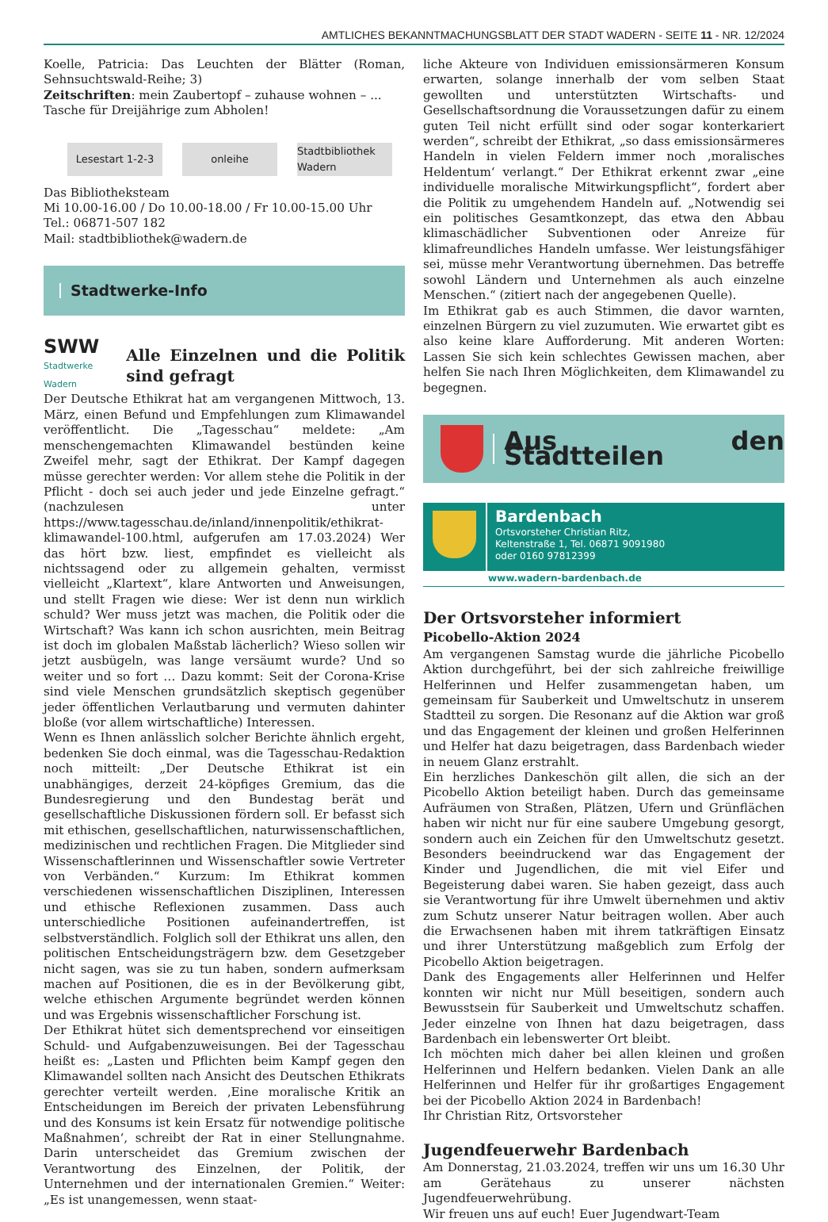AMTLICHES BEKANNTMACHUNGSBLATT DER STADT WADERN - SEITE 11 - NR. 12/2024
Koelle, Patricia: Das Leuchten der Blätter (Roman, Sehnsuchtswald-Reihe; 3)
Zeitschriften: mein Zaubertopf – zuhause wohnen – ...
Tasche für Dreijährige zum Abholen!
Lesestart 1-2-3 onleihe Stadtbibliothek Wadern
Das Bibliotheksteam
Mi 10.00-16.00 / Do 10.00-18.00 / Fr 10.00-15.00 Uhr
Tel.: 06871-507 182
Mail: stadtbibliothek@wadern.de
Stadtwerke-Info
SWW
Stadtwerke Wadern
Alle Einzelnen und die Politik sind gefragt
Der Deutsche Ethikrat hat am vergangenen Mittwoch, 13. März, einen Befund und Empfehlungen zum Klimawandel veröffentlicht. Die „Tagesschau“ meldete: „Am menschengemachten Klimawandel bestünden keine Zweifel mehr, sagt der Ethikrat. Der Kampf dagegen müsse gerechter werden: Vor allem stehe die Politik in der Pflicht - doch sei auch jeder und jede Einzelne gefragt.“ (nachzulesen unter https://www.tagesschau.de/inland/innenpolitik/ethikrat-klimawandel-100.html, aufgerufen am 17.03.2024) Wer das hört bzw. liest, empfindet es vielleicht als nichtssagend oder zu allgemein gehalten, vermisst vielleicht „Klartext“, klare Antworten und Anweisungen, und stellt Fragen wie diese: Wer ist denn nun wirklich schuld? Wer muss jetzt was machen, die Politik oder die Wirtschaft? Was kann ich schon ausrichten, mein Beitrag ist doch im globalen Maßstab lächerlich? Wieso sollen wir jetzt ausbügeln, was lange versäumt wurde? Und so weiter und so fort … Dazu kommt: Seit der Corona-Krise sind viele Menschen grundsätzlich skeptisch gegenüber jeder öffentlichen Verlautbarung und vermuten dahinter bloße (vor allem wirtschaftliche) Interessen.
Wenn es Ihnen anlässlich solcher Berichte ähnlich ergeht, bedenken Sie doch einmal, was die Tagesschau-Redaktion noch mitteilt: „Der Deutsche Ethikrat ist ein unabhängiges, derzeit 24-köpfiges Gremium, das die Bundesregierung und den Bundestag berät und gesellschaftliche Diskussionen fördern soll. Er befasst sich mit ethischen, gesellschaftlichen, naturwissenschaftlichen, medizinischen und rechtlichen Fragen. Die Mitglieder sind Wissenschaftlerinnen und Wissenschaftler sowie Vertreter von Verbänden.“ Kurzum: Im Ethikrat kommen verschiedenen wissenschaftlichen Disziplinen, Interessen und ethische Reflexionen zusammen. Dass auch unterschiedliche Positionen aufeinandertreffen, ist selbstverständlich. Folglich soll der Ethikrat uns allen, den politischen Entscheidungsträgern bzw. dem Gesetzgeber nicht sagen, was sie zu tun haben, sondern aufmerksam machen auf Positionen, die es in der Bevölkerung gibt, welche ethischen Argumente begründet werden können und was Ergebnis wissenschaftlicher Forschung ist.
Der Ethikrat hütet sich dementsprechend vor einseitigen Schuld- und Aufgabenzuweisungen. Bei der Tagesschau heißt es: „Lasten und Pflichten beim Kampf gegen den Klimawandel sollten nach Ansicht des Deutschen Ethikrats gerechter verteilt werden. ‚Eine moralische Kritik an Entscheidungen im Bereich der privaten Lebensführung und des Konsums ist kein Ersatz für notwendige politische Maßnahmen‘, schreibt der Rat in einer Stellungnahme. Darin unterscheidet das Gremium zwischen der Verantwortung des Einzelnen, der Politik, der Unternehmen und der internationalen Gremien.“ Weiter: „Es ist unangemessen, wenn staat-
liche Akteure von Individuen emissionsärmeren Konsum erwarten, solange innerhalb der vom selben Staat gewollten und unterstützten Wirtschafts- und Gesellschaftsordnung die Voraussetzungen dafür zu einem guten Teil nicht erfüllt sind oder sogar konterkariert werden“, schreibt der Ethikrat, „so dass emissionsärmeres Handeln in vielen Feldern immer noch ‚moralisches Heldentum‘ verlangt.“ Der Ethikrat erkennt zwar „eine individuelle moralische Mitwirkungspflicht“, fordert aber die Politik zu umgehendem Handeln auf. „Notwendig sei ein politisches Gesamtkonzept, das etwa den Abbau klimaschädlicher Subventionen oder Anreize für klimafreundliches Handeln umfasse. Wer leistungsfähiger sei, müsse mehr Verantwortung übernehmen. Das betreffe sowohl Ländern und Unternehmen als auch einzelne Menschen.“ (zitiert nach der angegebenen Quelle).
Im Ethikrat gab es auch Stimmen, die davor warnten, einzelnen Bürgern zu viel zuzumuten. Wie erwartet gibt es also keine klare Aufforderung. Mit anderen Worten: Lassen Sie sich kein schlechtes Gewissen machen, aber helfen Sie nach Ihren Möglichkeiten, dem Klimawandel zu begegnen.
Aus den Stadtteilen
Bardenbach
Ortsvorsteher Christian Ritz,
Keltenstraße 1, Tel. 06871 9091980
oder 0160 97812399
www.wadern-bardenbach.de
Der Ortsvorsteher informiert
Picobello-Aktion 2024
Am vergangenen Samstag wurde die jährliche Picobello Aktion durchgeführt, bei der sich zahlreiche freiwillige Helferinnen und Helfer zusammengetan haben, um gemeinsam für Sauberkeit und Umweltschutz in unserem Stadtteil zu sorgen. Die Resonanz auf die Aktion war groß und das Engagement der kleinen und großen Helferinnen und Helfer hat dazu beigetragen, dass Bardenbach wieder in neuem Glanz erstrahlt.
Ein herzliches Dankeschön gilt allen, die sich an der Picobello Aktion beteiligt haben. Durch das gemeinsame Aufräumen von Straßen, Plätzen, Ufern und Grünflächen haben wir nicht nur für eine saubere Umgebung gesorgt, sondern auch ein Zeichen für den Umweltschutz gesetzt. Besonders beeindruckend war das Engagement der Kinder und Jugendlichen, die mit viel Eifer und Begeisterung dabei waren. Sie haben gezeigt, dass auch sie Verantwortung für ihre Umwelt übernehmen und aktiv zum Schutz unserer Natur beitragen wollen. Aber auch die Erwachsenen haben mit ihrem tatkräftigen Einsatz und ihrer Unterstützung maßgeblich zum Erfolg der Picobello Aktion beigetragen.
Dank des Engagements aller Helferinnen und Helfer konnten wir nicht nur Müll beseitigen, sondern auch Bewusstsein für Sauberkeit und Umweltschutz schaffen. Jeder einzelne von Ihnen hat dazu beigetragen, dass Bardenbach ein lebenswerter Ort bleibt.
Ich möchten mich daher bei allen kleinen und großen Helferinnen und Helfern bedanken. Vielen Dank an alle Helferinnen und Helfer für ihr großartiges Engagement bei der Picobello Aktion 2024 in Bardenbach!
Ihr Christian Ritz, Ortsvorsteher
Jugendfeuerwehr Bardenbach
Am Donnerstag, 21.03.2024, treffen wir uns um 16.30 Uhr am Gerätehaus zu unserer nächsten Jugendfeuerwehrübung.
Wir freuen uns auf euch! Euer Jugendwart-Team